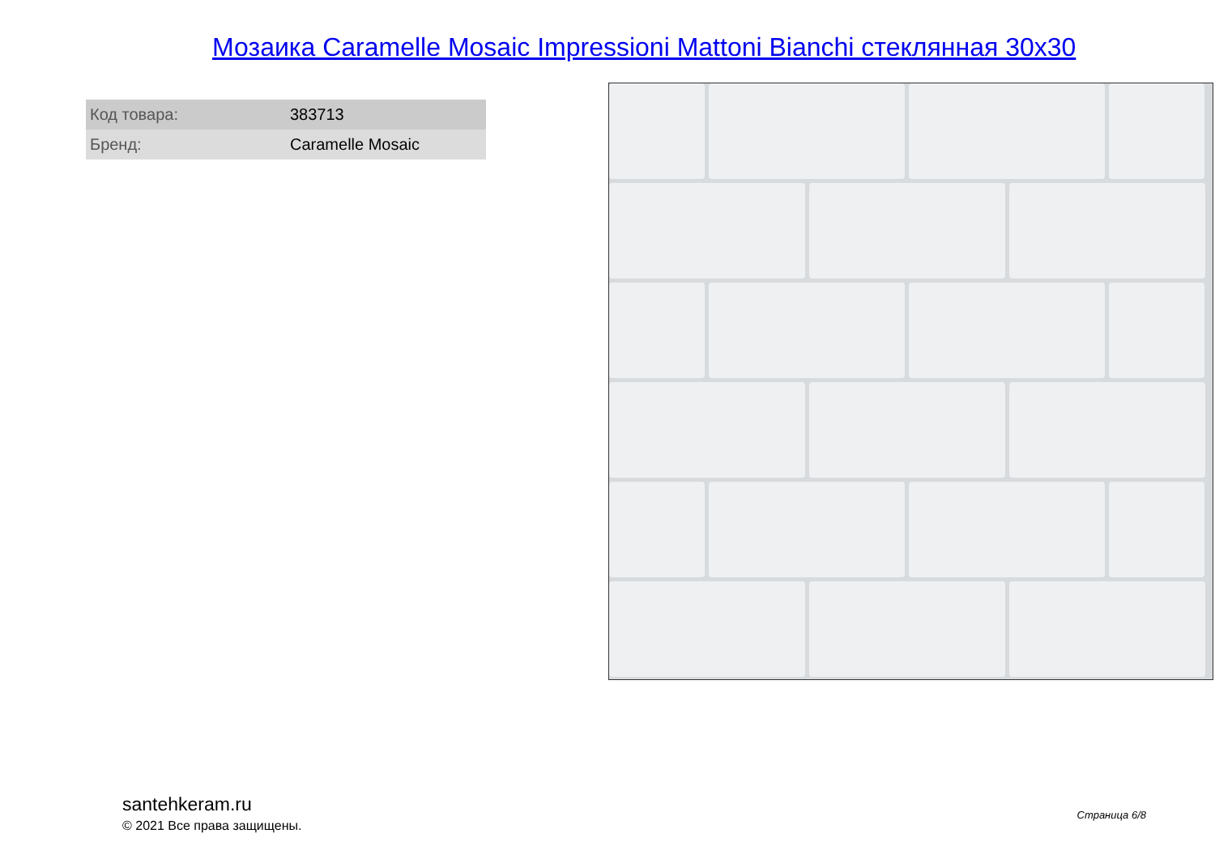Мозаика Caramelle Mosaic Impressioni Mattoni Bianchi стеклянная 30x30
| Код товара: | 383713 |
| Бренд: | Caramelle Mosaic |
santehkeram.ru
© 2021 Все права защищены.
Страница 6/8